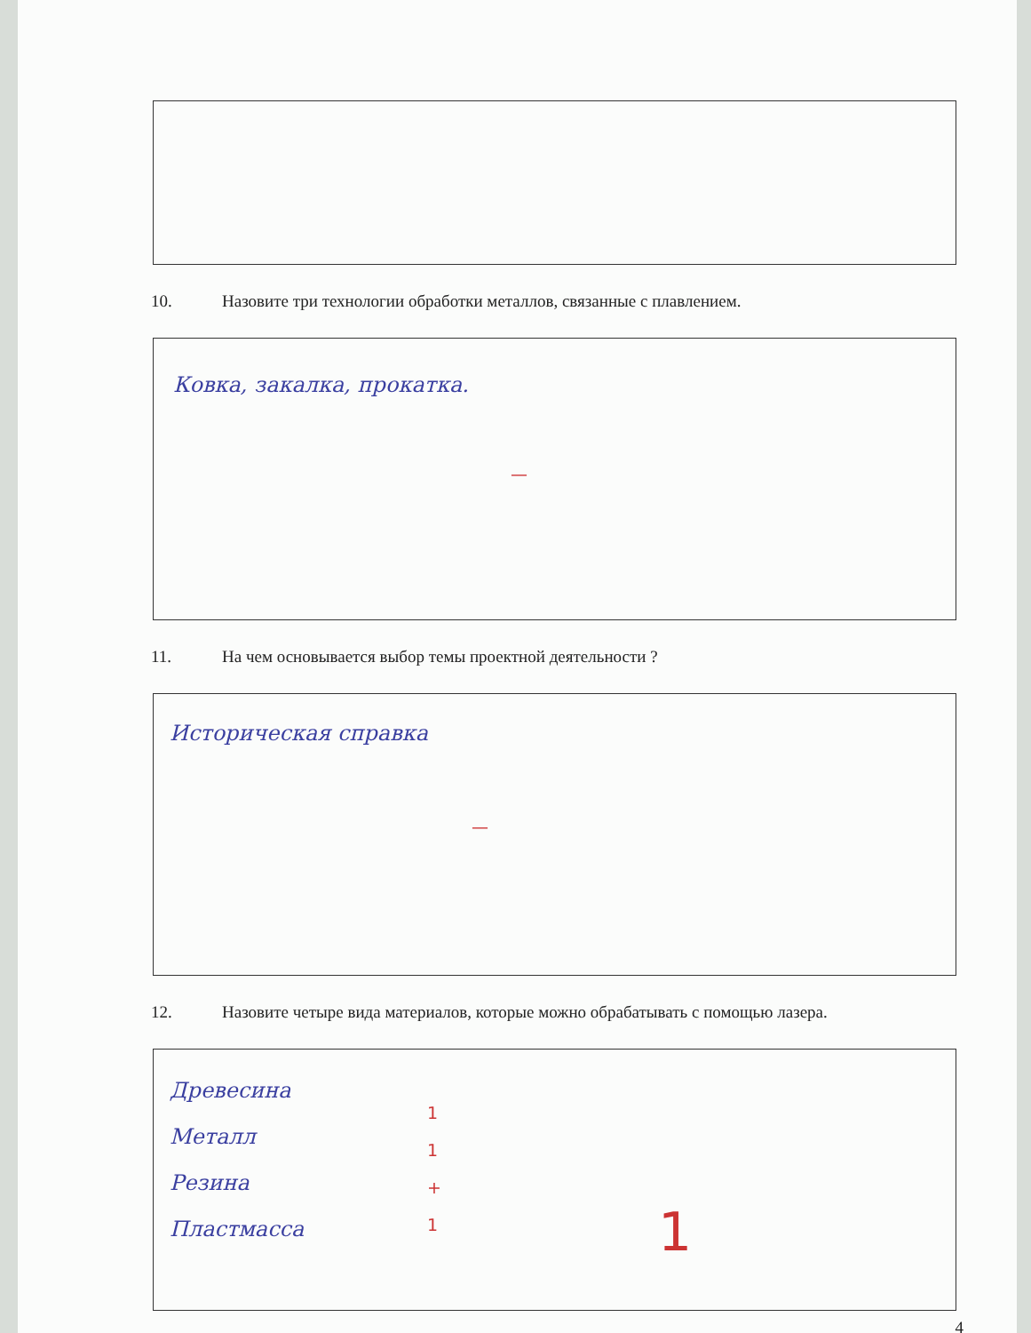10. Назовите три технологии обработки металлов, связанные с плавлением.
Ковка, закалка, прокатка.
—
11. На чем основывается выбор темы проектной деятельности ?
Историческая справка
—
12. Назовите четыре вида материалов, которые можно обрабатывать с помощью лазера.
Древесина
Металл
Резина
Пластмасса
1
1
+
1
1
4